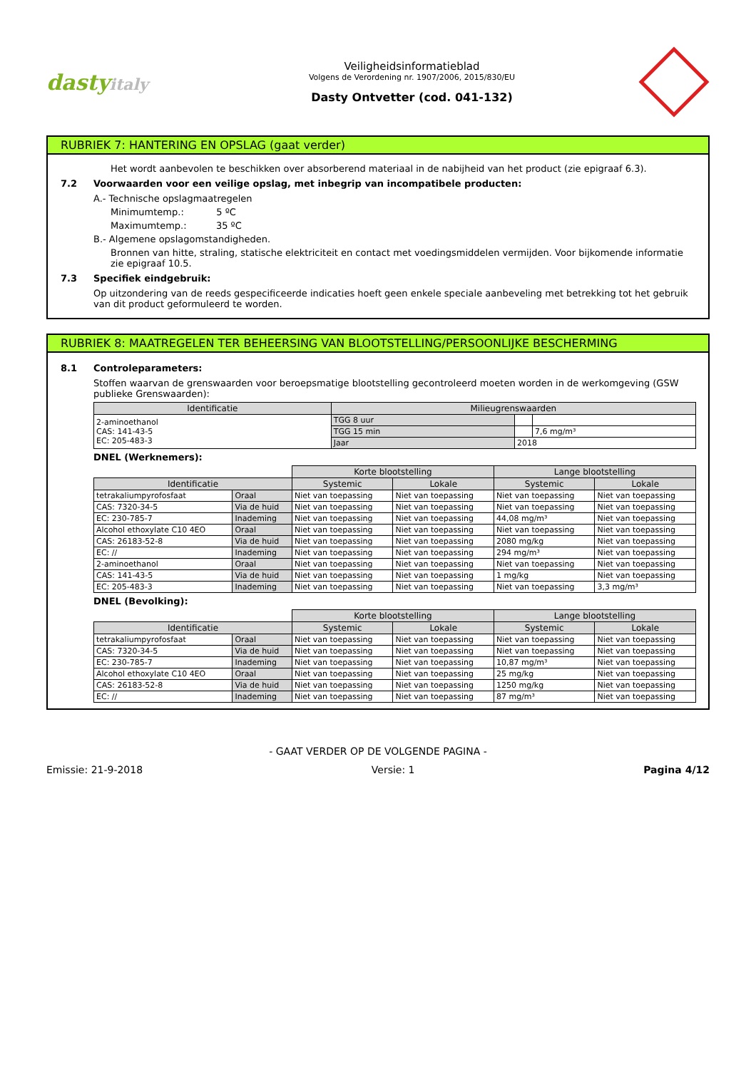dastyitaly
Veiligheidsinformatieblad
Volgens de Verordening nr. 1907/2006, 2015/830/EU
Dasty Ontvetter (cod. 041-132)
RUBRIEK 7: HANTERING EN OPSLAG (gaat verder)
Het wordt aanbevolen te beschikken over absorberend materiaal in de nabijheid van het product (zie epigraaf 6.3).
7.2 Voorwaarden voor een veilige opslag, met inbegrip van incompatibele producten:
A.- Technische opslagmaatregelen
Minimumtemp.: 5 ºC
Maximumtemp.: 35 ºC
B.- Algemene opslagomstandigheden.
Bronnen van hitte, straling, statische elektriciteit en contact met voedingsmiddelen vermijden. Voor bijkomende informatie zie epigraaf 10.5.
7.3 Specifiek eindgebruik:
Op uitzondering van de reeds gespecificeerde indicaties hoeft geen enkele speciale aanbeveling met betrekking tot het gebruik van dit product geformuleerd te worden.
RUBRIEK 8: MAATREGELEN TER BEHEERSING VAN BLOOTSTELLING/PERSOONLIJKE BESCHERMING
8.1 Controleparameters:
Stoffen waarvan de grenswaarden voor beroepsmatige blootstelling gecontroleerd moeten worden in de werkomgeving (GSW publieke Grenswaarden):
| Identificatie | Milieugrenswaarden | | |
| --- | --- | --- | --- |
| 2-aminoethanol CAS: 141-43-5 EC: 205-483-3 | TGG 8 uur | | |
| | TGG 15 min | | 7,6 mg/m³ |
| | Jaar | 2018 | |
DNEL (Werknemers):
| | | Korte blootstelling | | Lange blootstelling | |
| Identificatie | | Systemic | Lokale | Systemic | Lokale |
| tetrakaliumpyrofosfaat | Oraal | Niet van toepassing | Niet van toepassing | Niet van toepassing | Niet van toepassing |
| CAS: 7320-34-5 | Via de huid | Niet van toepassing | Niet van toepassing | Niet van toepassing | Niet van toepassing |
| EC: 230-785-7 | Inademing | Niet van toepassing | Niet van toepassing | 44,08 mg/m³ | Niet van toepassing |
| Alcohol ethoxylate C10 4EO | Oraal | Niet van toepassing | Niet van toepassing | Niet van toepassing | Niet van toepassing |
| CAS: 26183-52-8 | Via de huid | Niet van toepassing | Niet van toepassing | 2080 mg/kg | Niet van toepassing |
| EC: // | Inademing | Niet van toepassing | Niet van toepassing | 294 mg/m³ | Niet van toepassing |
| 2-aminoethanol | Oraal | Niet van toepassing | Niet van toepassing | Niet van toepassing | Niet van toepassing |
| CAS: 141-43-5 | Via de huid | Niet van toepassing | Niet van toepassing | 1 mg/kg | Niet van toepassing |
| EC: 205-483-3 | Inademing | Niet van toepassing | Niet van toepassing | Niet van toepassing | 3,3 mg/m³ |
DNEL (Bevolking):
| | | Korte blootstelling | | Lange blootstelling | |
| Identificatie | | Systemic | Lokale | Systemic | Lokale |
| tetrakaliumpyrofosfaat | Oraal | Niet van toepassing | Niet van toepassing | Niet van toepassing | Niet van toepassing |
| CAS: 7320-34-5 | Via de huid | Niet van toepassing | Niet van toepassing | Niet van toepassing | Niet van toepassing |
| EC: 230-785-7 | Inademing | Niet van toepassing | Niet van toepassing | 10,87 mg/m³ | Niet van toepassing |
| Alcohol ethoxylate C10 4EO | Oraal | Niet van toepassing | Niet van toepassing | 25 mg/kg | Niet van toepassing |
| CAS: 26183-52-8 | Via de huid | Niet van toepassing | Niet van toepassing | 1250 mg/kg | Niet van toepassing |
| EC: // | Inademing | Niet van toepassing | Niet van toepassing | 87 mg/m³ | Niet van toepassing |
- GAAT VERDER OP DE VOLGENDE PAGINA -
Emissie: 21-9-2018 Versie: 1 Pagina 4/12